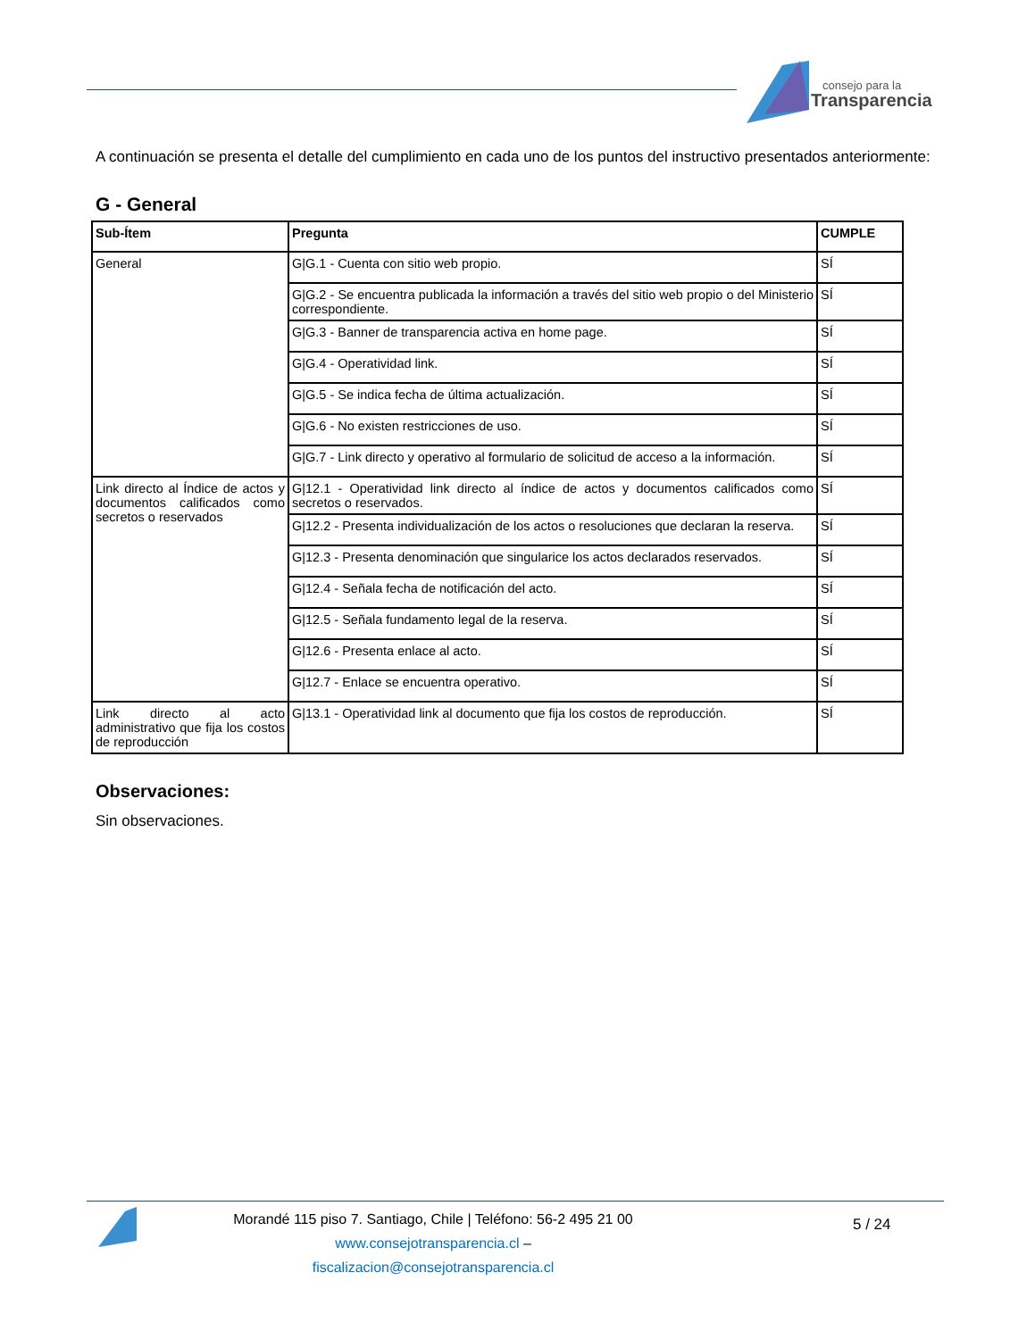consejo para la
Transparencia
A continuación se presenta el detalle del cumplimiento en cada uno de los puntos del instructivo presentados anteriormente:
G - General
| Sub-Ítem | Pregunta | CUMPLE |
| --- | --- | --- |
| General | G/G.1 - Cuenta con sitio web propio. | SÍ |
| | G/G.2 - Se encuentra publicada la información a través del sitio web propio o del Ministerio correspondiente. | SÍ |
| | G/G.3 - Banner de transparencia activa en home page. | SÍ |
| | G/G.4 - Operatividad link. | SÍ |
| | G/G.5 - Se indica fecha de última actualización. | SÍ |
| | G/G.6 - No existen restricciones de uso. | SÍ |
| | G/G.7 - Link directo y operativo al formulario de solicitud de acceso a la información. | SÍ |
| Link directo al Índice de actos y documentos calificados como secretos o reservados | G/12.1 - Operatividad link directo al índice de actos y documentos calificados como secretos o reservados. | SÍ |
| | G/12.2 - Presenta individualización de los actos o resoluciones que declaran la reserva. | SÍ |
| | G/12.3 - Presenta denominación que singularice los actos declarados reservados. | SÍ |
| | G/12.4 - Señala fecha de notificación del acto. | SÍ |
| | G/12.5 - Señala fundamento legal de la reserva. | SÍ |
| | G/12.6 - Presenta enlace al acto. | SÍ |
| | G/12.7 - Enlace se encuentra operativo. | SÍ |
| Link directo al acto administrativo que fija los costos de reproducción | G/13.1 - Operatividad link al documento que fija los costos de reproducción. | SÍ |
Observaciones:
Sin observaciones.
Morandé 115 piso 7. Santiago, Chile | Teléfono: 56-2 495 21 00
www.consejotransparencia.cl – fiscalizacion@consejotransparencia.cl
5 / 24